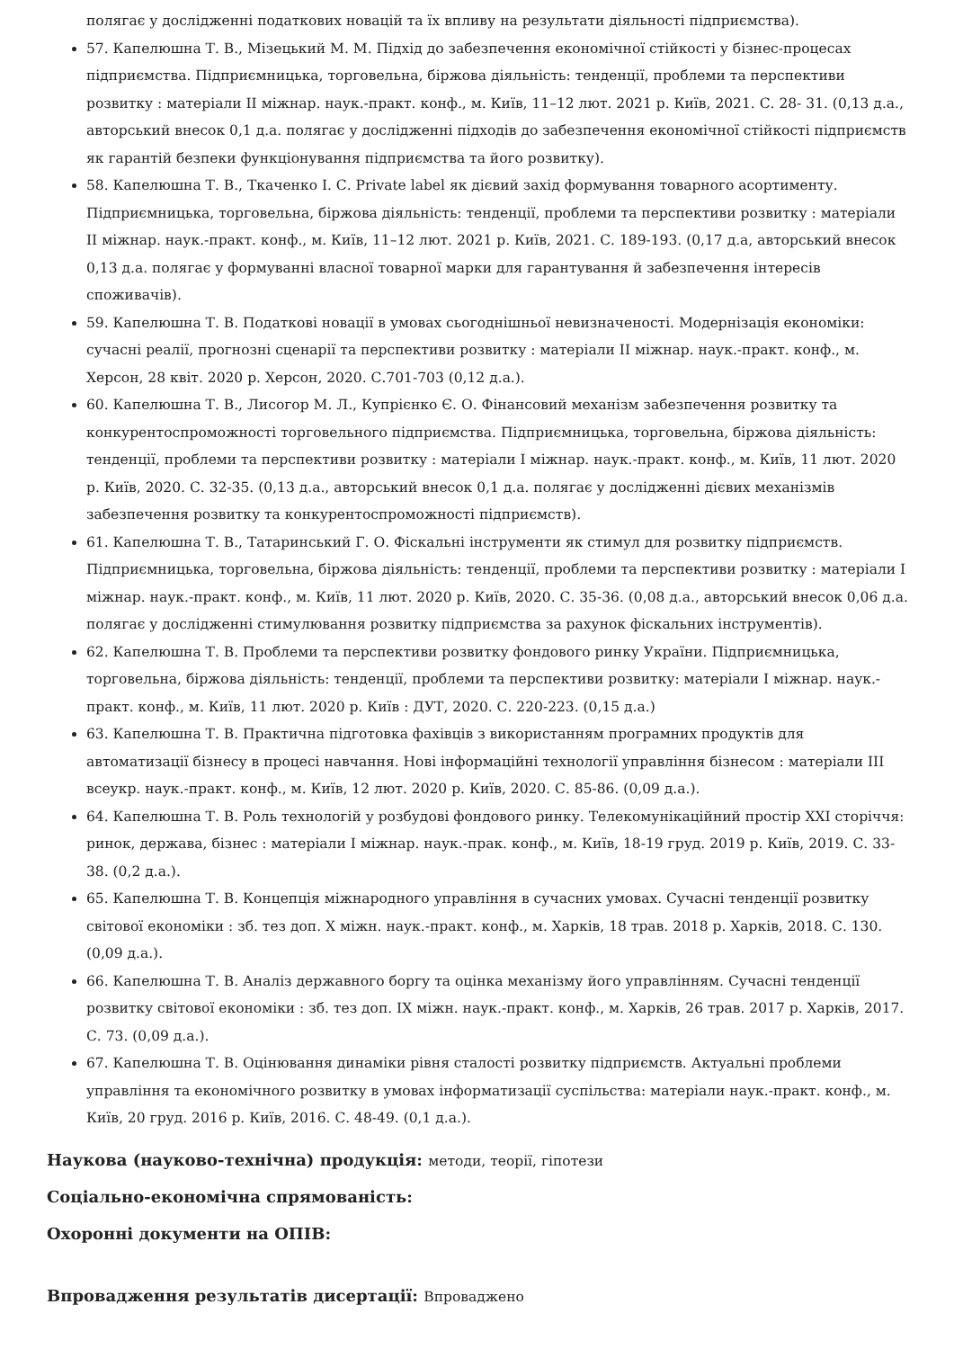полягає у дослідженні податкових новацій та їх впливу на результати діяльності підприємства).
57. Капелюшна Т. В., Мізецький М. М. Підхід до забезпечення економічної стійкості у бізнес-процесах підприємства. Підприємницька, торговельна, біржова діяльність: тенденції, проблеми та перспективи розвитку : матеріали II міжнар. наук.-практ. конф., м. Київ, 11–12 лют. 2021 р. Київ, 2021. С. 28- 31. (0,13 д.а., авторський внесок 0,1 д.а. полягає у дослідженні підходів до забезпечення економічної стійкості підприємств як гарантій безпеки функціонування підприємства та його розвитку).
58. Капелюшна Т. В., Ткаченко І. С. Private label як дієвий захід формування товарного асортименту. Підприємницька, торговельна, біржова діяльність: тенденції, проблеми та перспективи розвитку : матеріали II міжнар. наук.-практ. конф., м. Київ, 11–12 лют. 2021 р. Київ, 2021. С. 189-193. (0,17 д.а, авторський внесок 0,13 д.а. полягає у формуванні власної товарної марки для гарантування й забезпечення інтересів споживачів).
59. Капелюшна Т. В. Податкові новації в умовах сьогоднішньої невизначеності. Модернізація економіки: сучасні реалії, прогнозні сценарії та перспективи розвитку : матеріали II міжнар. наук.-практ. конф., м. Херсон, 28 квіт. 2020 р. Херсон, 2020. С.701-703 (0,12 д.а.).
60. Капелюшна Т. В., Лисогор М. Л., Купрієнко Є. О. Фінансовий механізм забезпечення розвитку та конкурентоспроможності торговельного підприємства. Підприємницька, торговельна, біржова діяльність: тенденції, проблеми та перспективи розвитку : матеріали І міжнар. наук.-практ. конф., м. Київ, 11 лют. 2020 р. Київ, 2020. С. 32-35. (0,13 д.а., авторський внесок 0,1 д.а. полягає у дослідженні дієвих механізмів забезпечення розвитку та конкурентоспроможності підприємств).
61. Капелюшна Т. В., Татаринський Г. О. Фіскальні інструменти як стимул для розвитку підприємств. Підприємницька, торговельна, біржова діяльність: тенденції, проблеми та перспективи розвитку : матеріали І міжнар. наук.-практ. конф., м. Київ, 11 лют. 2020 р. Київ, 2020. С. 35-36. (0,08 д.а., авторський внесок 0,06 д.а. полягає у дослідженні стимулювання розвитку підприємства за рахунок фіскальних інструментів).
62. Капелюшна Т. В. Проблеми та перспективи розвитку фондового ринку України. Підприємницька, торговельна, біржова діяльність: тенденції, проблеми та перспективи розвитку: матеріали І міжнар. наук.-практ. конф., м. Київ, 11 лют. 2020 р. Київ : ДУТ, 2020. С. 220-223. (0,15 д.а.)
63. Капелюшна Т. В. Практична підготовка фахівців з використанням програмних продуктів для автоматизації бізнесу в процесі навчання. Нові інформаційні технології управління бізнесом : матеріали III всеукр. наук.-практ. конф., м. Київ, 12 лют. 2020 р. Київ, 2020. С. 85-86. (0,09 д.а.).
64. Капелюшна Т. В. Роль технологій у розбудові фондового ринку. Телекомунікаційний простір XXI сторіччя: ринок, держава, бізнес : матеріали І міжнар. наук.-прак. конф., м. Київ, 18-19 груд. 2019 р. Київ, 2019. С. 33-38. (0,2 д.а.).
65. Капелюшна Т. В. Концепція міжнародного управління в сучасних умовах. Сучасні тенденції розвитку світової економіки : зб. тез доп. X міжн. наук.-практ. конф., м. Харків, 18 трав. 2018 р. Харків, 2018. С. 130. (0,09 д.а.).
66. Капелюшна Т. В. Аналіз державного боргу та оцінка механізму його управлінням. Сучасні тенденції розвитку світової економіки : зб. тез доп. IX міжн. наук.-практ. конф., м. Харків, 26 трав. 2017 р. Харків, 2017. С. 73. (0,09 д.а.).
67. Капелюшна Т. В. Оцінювання динаміки рівня сталості розвитку підприємств. Актуальні проблеми управління та економічного розвитку в умовах інформатизації суспільства: матеріали наук.-практ. конф., м. Київ, 20 груд. 2016 р. Київ, 2016. С. 48-49. (0,1 д.а.).
Наукова (науково-технічна) продукція: методи, теорії, гіпотези
Соціально-економічна спрямованість:
Охоронні документи на ОПІВ:
Впровадження результатів дисертації: Впроваджено